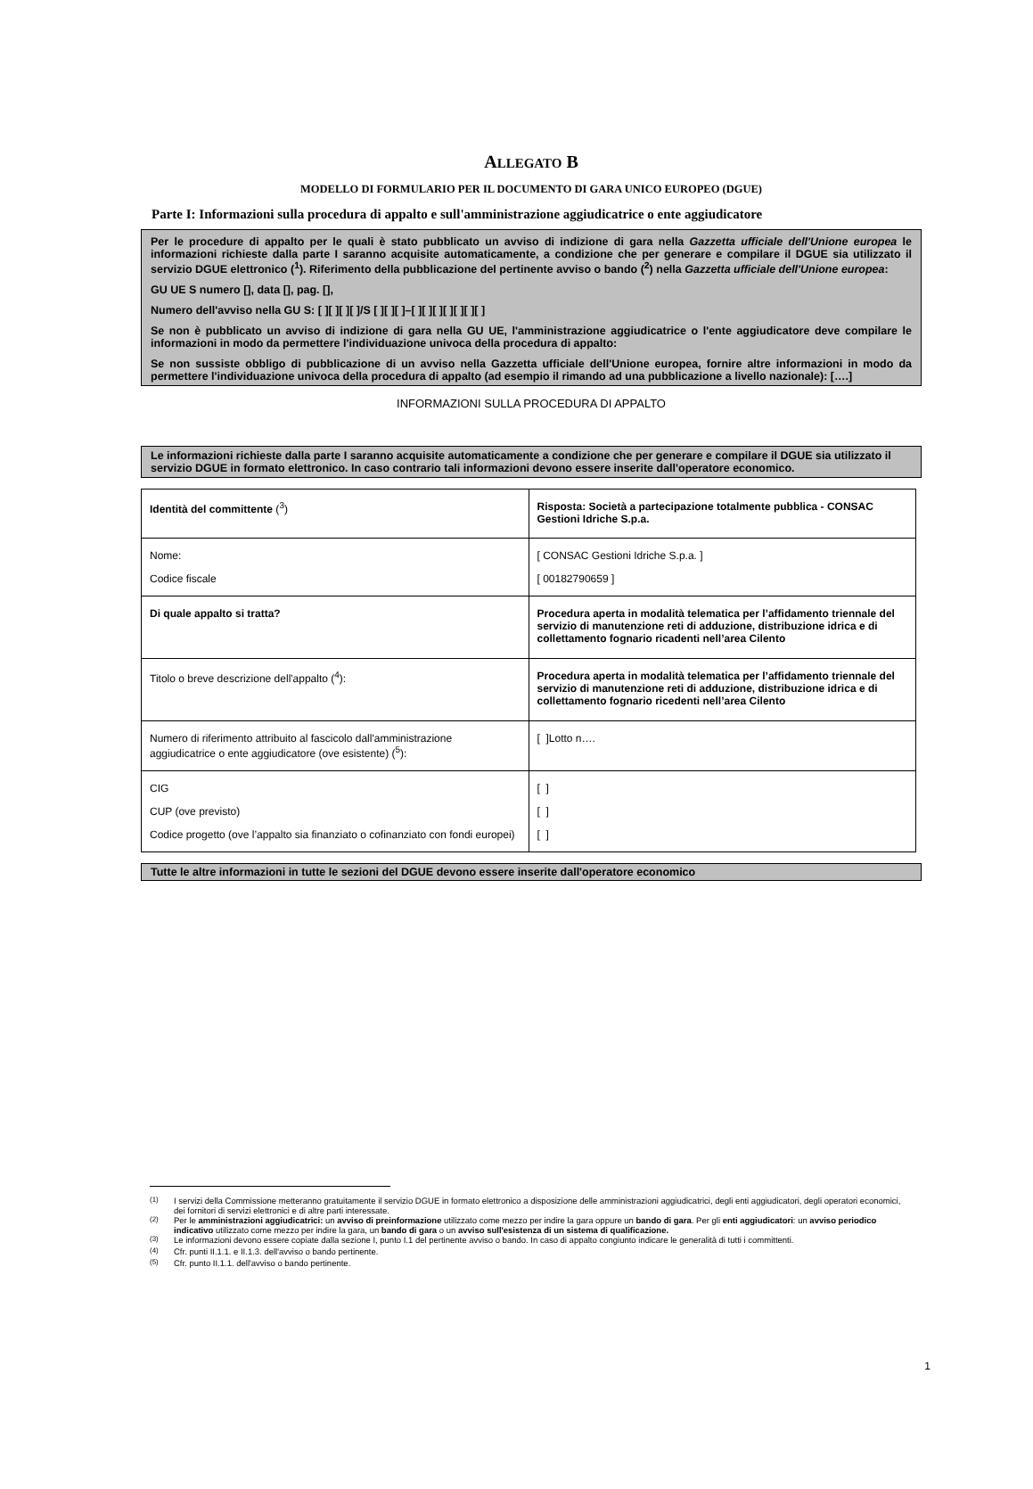ALLEGATO B
MODELLO DI FORMULARIO PER IL DOCUMENTO DI GARA UNICO EUROPEO (DGUE)
Parte I: Informazioni sulla procedura di appalto e sull'amministrazione aggiudicatrice o ente aggiudicatore
Per le procedure di appalto per le quali è stato pubblicato un avviso di indizione di gara nella Gazzetta ufficiale dell'Unione europea le informazioni richieste dalla parte I saranno acquisite automaticamente, a condizione che per generare e compilare il DGUE sia utilizzato il servizio DGUE elettronico (<sup>1</sup>). Riferimento della pubblicazione del pertinente avviso o bando (<sup>2</sup>) nella Gazzetta ufficiale dell'Unione europea:
GU UE S numero [], data [], pag. [],
Numero dell'avviso nella GU S: [ ][ ][ ][ ]/S [ ][ ][ ]–[ ][ ][ ][ ][ ][ ][ ]
Se non è pubblicato un avviso di indizione di gara nella GU UE, l'amministrazione aggiudicatrice o l'ente aggiudicatore deve compilare le informazioni in modo da permettere l'individuazione univoca della procedura di appalto:
Se non sussiste obbligo di pubblicazione di un avviso nella Gazzetta ufficiale dell'Unione europea, fornire altre informazioni in modo da permettere l'individuazione univoca della procedura di appalto (ad esempio il rimando ad una pubblicazione a livello nazionale): [….]
INFORMAZIONI SULLA PROCEDURA DI APPALTO
Le informazioni richieste dalla parte I saranno acquisite automaticamente a condizione che per generare e compilare il DGUE sia utilizzato il servizio DGUE in formato elettronico. In caso contrario tali informazioni devono essere inserite dall'operatore economico.
| Identità del committente (<sup>3</sup>) | Risposta: Società a partecipazione totalmente pubblica - CONSAC Gestioni Idriche S.p.a. |
| Nome: Codice fiscale | [ CONSAC Gestioni Idriche S.p.a. ] [ 00182790659 ] |
| Di quale appalto si tratta? | Procedura aperta in modalità telematica per l’affidamento triennale del servizio di manutenzione reti di adduzione, distribuzione idrica e di collettamento fognario ricadenti nell’area Cilento |
| Titolo o breve descrizione dell'appalto (<sup>4</sup>): | Procedura aperta in modalità telematica per l’affidamento triennale del servizio di manutenzione reti di adduzione, distribuzione idrica e di collettamento fognario ricedenti nell’area Cilento |
| Numero di riferimento attribuito al fascicolo dall'amministrazione aggiudicatrice o ente aggiudicatore (ove esistente) (<sup>5</sup>): | [ ]Lotto n…. |
| CIG CUP (ove previsto) Codice progetto (ove l’appalto sia finanziato o cofinanziato con fondi europei) | [ ] [ ] [ ] |
Tutte le altre informazioni in tutte le sezioni del DGUE devono essere inserite dall'operatore economico
<sup>(1)</sup> I servizi della Commissione metteranno gratuitamente il servizio DGUE in formato elettronico a disposizione delle amministrazioni aggiudicatrici, degli enti aggiudicatori, degli operatori economici, dei fornitori di servizi elettronici e di altre parti interessate.
<sup>(2)</sup> Per le amministrazioni aggiudicatrici: un avviso di preinformazione utilizzato come mezzo per indire la gara oppure un bando di gara. Per gli enti aggiudicatori: un avviso periodico indicativo utilizzato come mezzo per indire la gara, un bando di gara o un avviso sull'esistenza di un sistema di qualificazione.
<sup>(3)</sup> Le informazioni devono essere copiate dalla sezione I, punto I.1 del pertinente avviso o bando. In caso di appalto congiunto indicare le generalità di tutti i committenti.
<sup>(4)</sup> Cfr. punti II.1.1. e II.1.3. dell'avviso o bando pertinente.
<sup>(5)</sup> Cfr. punto II.1.1. dell'avviso o bando pertinente.
1